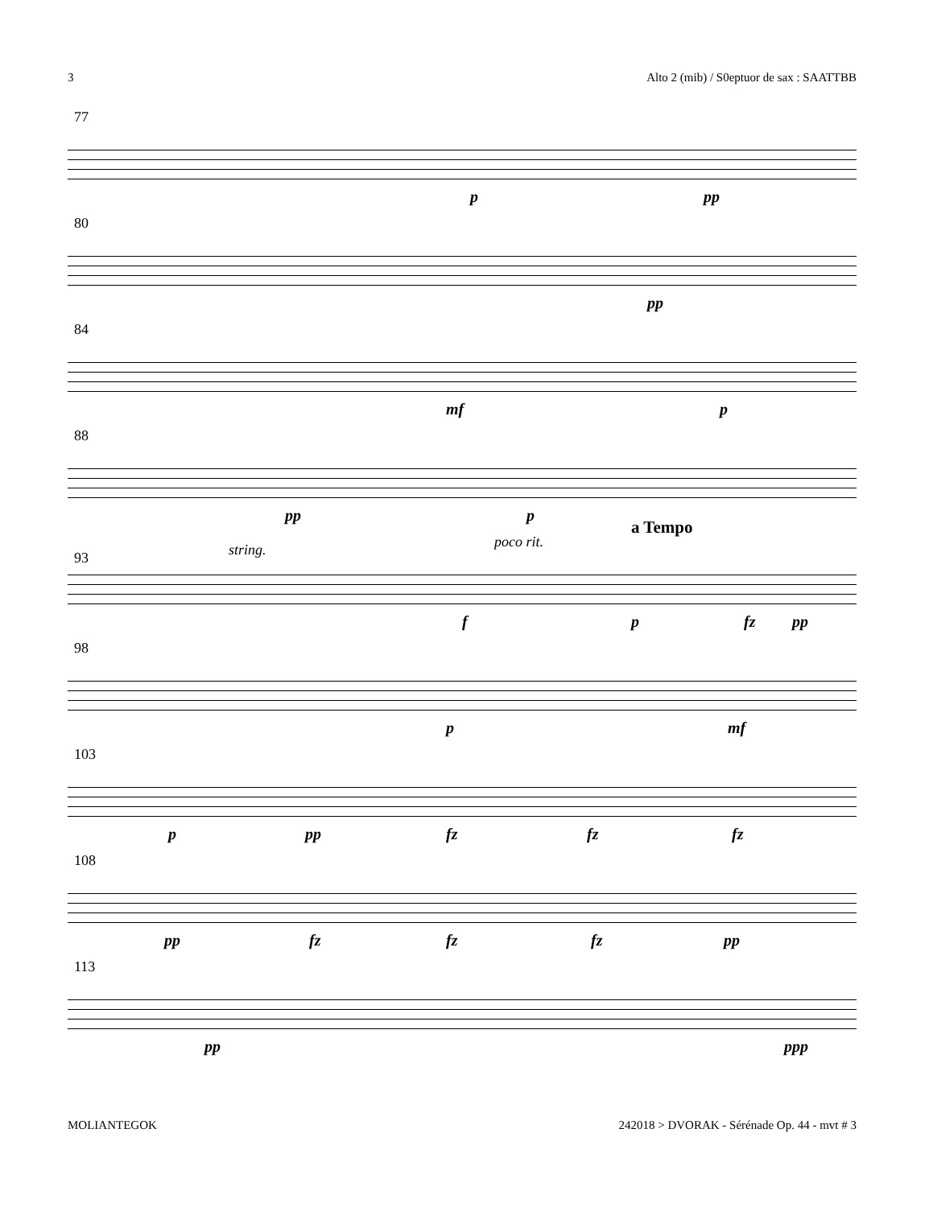3 Alto 2 (mib) / S0eptuor de sax : SAATTBB
77
p pp
80
pp
84
mf p
88
pp p
string. poco rit.
a Tempo
93
f p fz pp
98
p mf
103
p pp fz fz fz
108
pp fz fz fz pp
113
pp ppp
MOLIANTEGOK 242018 > DVORAK - Sérénade Op. 44 - mvt # 3